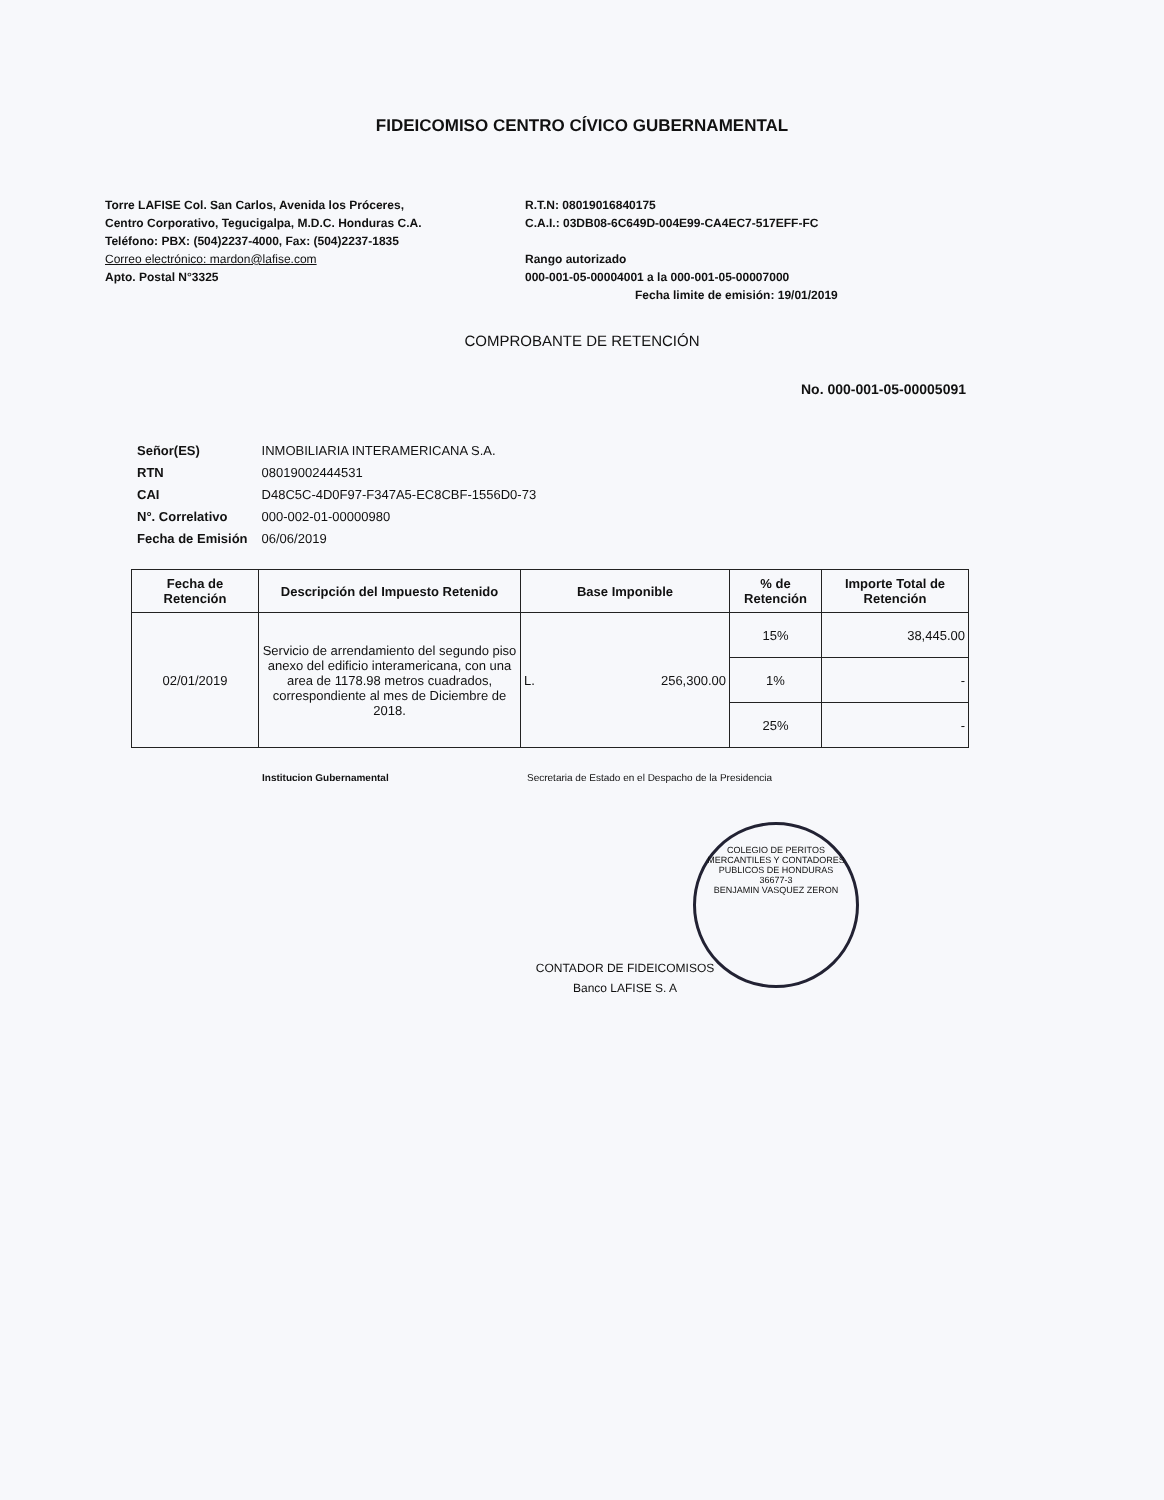FIDEICOMISO CENTRO CÍVICO GUBERNAMENTAL
Torre LAFISE Col. San Carlos, Avenida los Próceres,
Centro Corporativo, Tegucigalpa, M.D.C. Honduras C.A.
Teléfono: PBX: (504)2237-4000, Fax: (504)2237-1835
Correo electrónico: mardon@lafise.com
Apto. Postal N°3325
R.T.N: 08019016840175
C.A.I.: 03DB08-6C649D-004E99-CA4EC7-517EFF-FC
Rango autorizado
000-001-05-00004001 a la 000-001-05-00007000
Fecha limite de emisión: 19/01/2019
COMPROBANTE DE RETENCIÓN
No. 000-001-05-00005091
| Señor(ES) | INMOBILIARIA INTERAMERICANA S.A. |
| RTN | 08019002444531 |
| CAI | D48C5C-4D0F97-F347A5-EC8CBF-1556D0-73 |
| N°. Correlativo | 000-002-01-00000980 |
| Fecha de Emisión | 06/06/2019 |
| Fecha de Retención | Descripción del Impuesto Retenido | Base Imponible | % de Retención | Importe Total de Retención |
| --- | --- | --- | --- | --- |
| 02/01/2019 | Servicio de arrendamiento del segundo piso anexo del edificio interamericana, con una area de 1178.98 metros cuadrados, correspondiente al mes de Diciembre de 2018. | L. 256,300.00 | 15% | 38,445.00 |
| | | | 1% | - |
| | | | 25% | - |
Institucion Gubernamental Secretaria de Estado en el Despacho de la Presidencia
CONTADOR DE FIDEICOMISOS
Banco LAFISE S. A
COLEGIO DE PERITOS MERCANTILES Y CONTADORES PUBLICOS DE HONDURAS
36677-3
BENJAMIN VASQUEZ ZERON